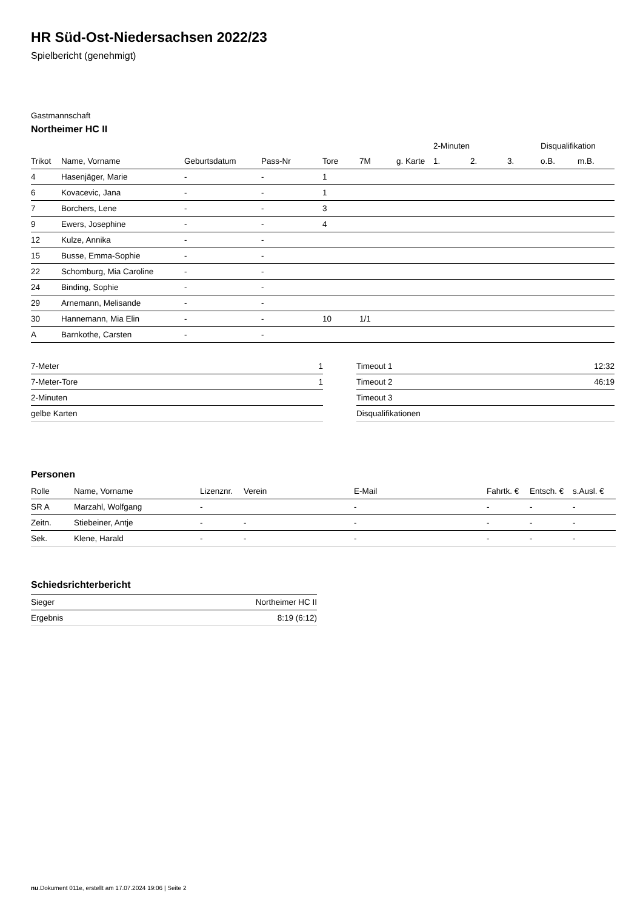HR Süd-Ost-Niedersachsen 2022/23
Spielbericht (genehmigt)
Gastmannschaft
Northeimer HC II
| | | | | | | | 2-Minuten | | | Disqualifikation | |
| --- | --- | --- | --- | --- | --- | --- | --- | --- | --- | --- | --- |
| Trikot | Name, Vorname | Geburtsdatum | Pass-Nr | Tore | 7M | g. Karte | 1. | 2. | 3. | o.B. | m.B. |
| 4 | Hasenjäger, Marie | - | - | 1 | | | | | | | |
| 6 | Kovacevic, Jana | - | - | 1 | | | | | | | |
| 7 | Borchers, Lene | - | - | 3 | | | | | | | |
| 9 | Ewers, Josephine | - | - | 4 | | | | | | | |
| 12 | Kulze, Annika | - | - | | | | | | | | |
| 15 | Busse, Emma-Sophie | - | - | | | | | | | | |
| 22 | Schomburg, Mia Caroline | - | - | | | | | | | | |
| 24 | Binding, Sophie | - | - | | | | | | | | |
| 29 | Arnemann, Melisande | - | - | | | | | | | | |
| 30 | Hannemann, Mia Elin | - | - | 10 | 1/1 | | | | | | |
| A | Barnkothe, Carsten | - | - | | | | | | | | |
| 7-Meter | 1 |
| 7-Meter-Tore | 1 |
| 2-Minuten | |
| gelbe Karten | |
| Timeout 1 | 12:32 |
| Timeout 2 | 46:19 |
| Timeout 3 | |
| Disqualifikationen | |
Personen
| Rolle | Name, Vorname | Lizenznr. | Verein | E-Mail | Fahrtk. € | Entsch. € | s.Ausl. € |
| --- | --- | --- | --- | --- | --- | --- | --- |
| SR A | Marzahl, Wolfgang | - | | - | - | - | - |
| Zeitn. | Stiebeiner, Antje | - | - | - | - | - | - |
| Sek. | Klene, Harald | - | - | - | - | - | - |
Schiedsrichterbericht
| Sieger | Northeimer HC II |
| Ergebnis | 8:19 (6:12) |
nu.Dokument 011e, erstellt am 17.07.2024 19:06 | Seite 2